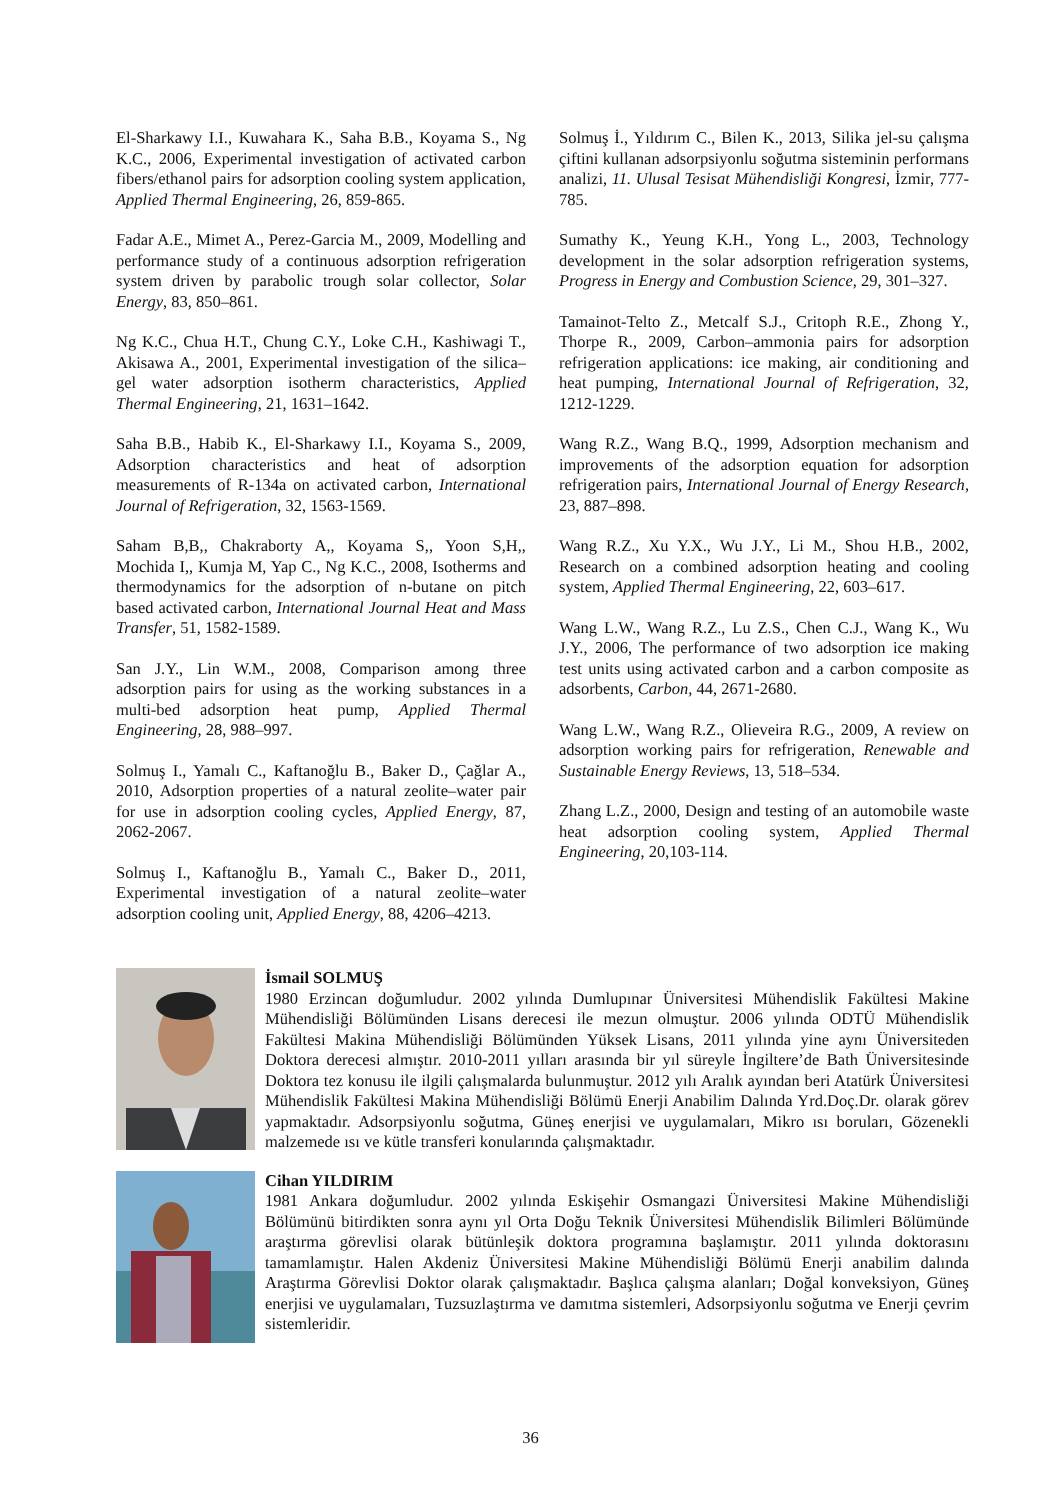El-Sharkawy I.I., Kuwahara K., Saha B.B., Koyama S., Ng K.C., 2006, Experimental investigation of activated carbon fibers/ethanol pairs for adsorption cooling system application, Applied Thermal Engineering, 26, 859-865.
Fadar A.E., Mimet A., Perez-Garcia M., 2009, Modelling and performance study of a continuous adsorption refrigeration system driven by parabolic trough solar collector, Solar Energy, 83, 850–861.
Ng K.C., Chua H.T., Chung C.Y., Loke C.H., Kashiwagi T., Akisawa A., 2001, Experimental investigation of the silica–gel water adsorption isotherm characteristics, Applied Thermal Engineering, 21, 1631–1642.
Saha B.B., Habib K., El-Sharkawy I.I., Koyama S., 2009, Adsorption characteristics and heat of adsorption measurements of R-134a on activated carbon, International Journal of Refrigeration, 32, 1563-1569.
Saham B,B,, Chakraborty A,, Koyama S,, Yoon S,H,, Mochida I,, Kumja M, Yap C., Ng K.C., 2008, Isotherms and thermodynamics for the adsorption of n-butane on pitch based activated carbon, International Journal Heat and Mass Transfer, 51, 1582-1589.
San J.Y., Lin W.M., 2008, Comparison among three adsorption pairs for using as the working substances in a multi-bed adsorption heat pump, Applied Thermal Engineering, 28, 988–997.
Solmuş I., Yamalı C., Kaftanoğlu B., Baker D., Çağlar A., 2010, Adsorption properties of a natural zeolite–water pair for use in adsorption cooling cycles, Applied Energy, 87, 2062-2067.
Solmuş I., Kaftanoğlu B., Yamalı C., Baker D., 2011, Experimental investigation of a natural zeolite–water adsorption cooling unit, Applied Energy, 88, 4206–4213.
Solmuş İ., Yıldırım C., Bilen K., 2013, Silika jel-su çalışma çiftini kullanan adsorpsiyonlu soğutma sisteminin performans analizi, 11. Ulusal Tesisat Mühendisliği Kongresi, İzmir, 777-785.
Sumathy K., Yeung K.H., Yong L., 2003, Technology development in the solar adsorption refrigeration systems, Progress in Energy and Combustion Science, 29, 301–327.
Tamainot-Telto Z., Metcalf S.J., Critoph R.E., Zhong Y., Thorpe R., 2009, Carbon–ammonia pairs for adsorption refrigeration applications: ice making, air conditioning and heat pumping, International Journal of Refrigeration, 32, 1212-1229.
Wang R.Z., Wang B.Q., 1999, Adsorption mechanism and improvements of the adsorption equation for adsorption refrigeration pairs, International Journal of Energy Research, 23, 887–898.
Wang R.Z., Xu Y.X., Wu J.Y., Li M., Shou H.B., 2002, Research on a combined adsorption heating and cooling system, Applied Thermal Engineering, 22, 603–617.
Wang L.W., Wang R.Z., Lu Z.S., Chen C.J., Wang K., Wu J.Y., 2006, The performance of two adsorption ice making test units using activated carbon and a carbon composite as adsorbents, Carbon, 44, 2671-2680.
Wang L.W., Wang R.Z., Olieveira R.G., 2009, A review on adsorption working pairs for refrigeration, Renewable and Sustainable Energy Reviews, 13, 518–534.
Zhang L.Z., 2000, Design and testing of an automobile waste heat adsorption cooling system, Applied Thermal Engineering, 20,103-114.
İsmail SOLMUŞ
1980 Erzincan doğumludur. 2002 yılında Dumlupınar Üniversitesi Mühendislik Fakültesi Makine Mühendisliği Bölümünden Lisans derecesi ile mezun olmuştur. 2006 yılında ODTÜ Mühendislik Fakültesi Makina Mühendisliği Bölümünden Yüksek Lisans, 2011 yılında yine aynı Üniversiteden Doktora derecesi almıştır. 2010-2011 yılları arasında bir yıl süreyle İngiltere’de Bath Üniversitesinde Doktora tez konusu ile ilgili çalışmalarda bulunmuştur. 2012 yılı Aralık ayından beri Atatürk Üniversitesi Mühendislik Fakültesi Makina Mühendisliği Bölümü Enerji Anabilim Dalında Yrd.Doç.Dr. olarak görev yapmaktadır. Adsorpsiyonlu soğutma, Güneş enerjisi ve uygulamaları, Mikro ısı boruları, Gözenekli malzemede ısı ve kütle transferi konularında çalışmaktadır.
Cihan YILDIRIM
1981 Ankara doğumludur. 2002 yılında Eskişehir Osmangazi Üniversitesi Makine Mühendisliği Bölümünü bitirdikten sonra aynı yıl Orta Doğu Teknik Üniversitesi Mühendislik Bilimleri Bölümünde araştırma görevlisi olarak bütünleşik doktora programına başlamıştır. 2011 yılında doktorasını tamamlamıştır. Halen Akdeniz Üniversitesi Makine Mühendisliği Bölümü Enerji anabilim dalında Araştırma Görevlisi Doktor olarak çalışmaktadır. Başlıca çalışma alanları; Doğal konveksiyon, Güneş enerjisi ve uygulamaları, Tuzsuzlaştırma ve damıtma sistemleri, Adsorpsiyonlu soğutma ve Enerji çevrim sistemleridir.
36